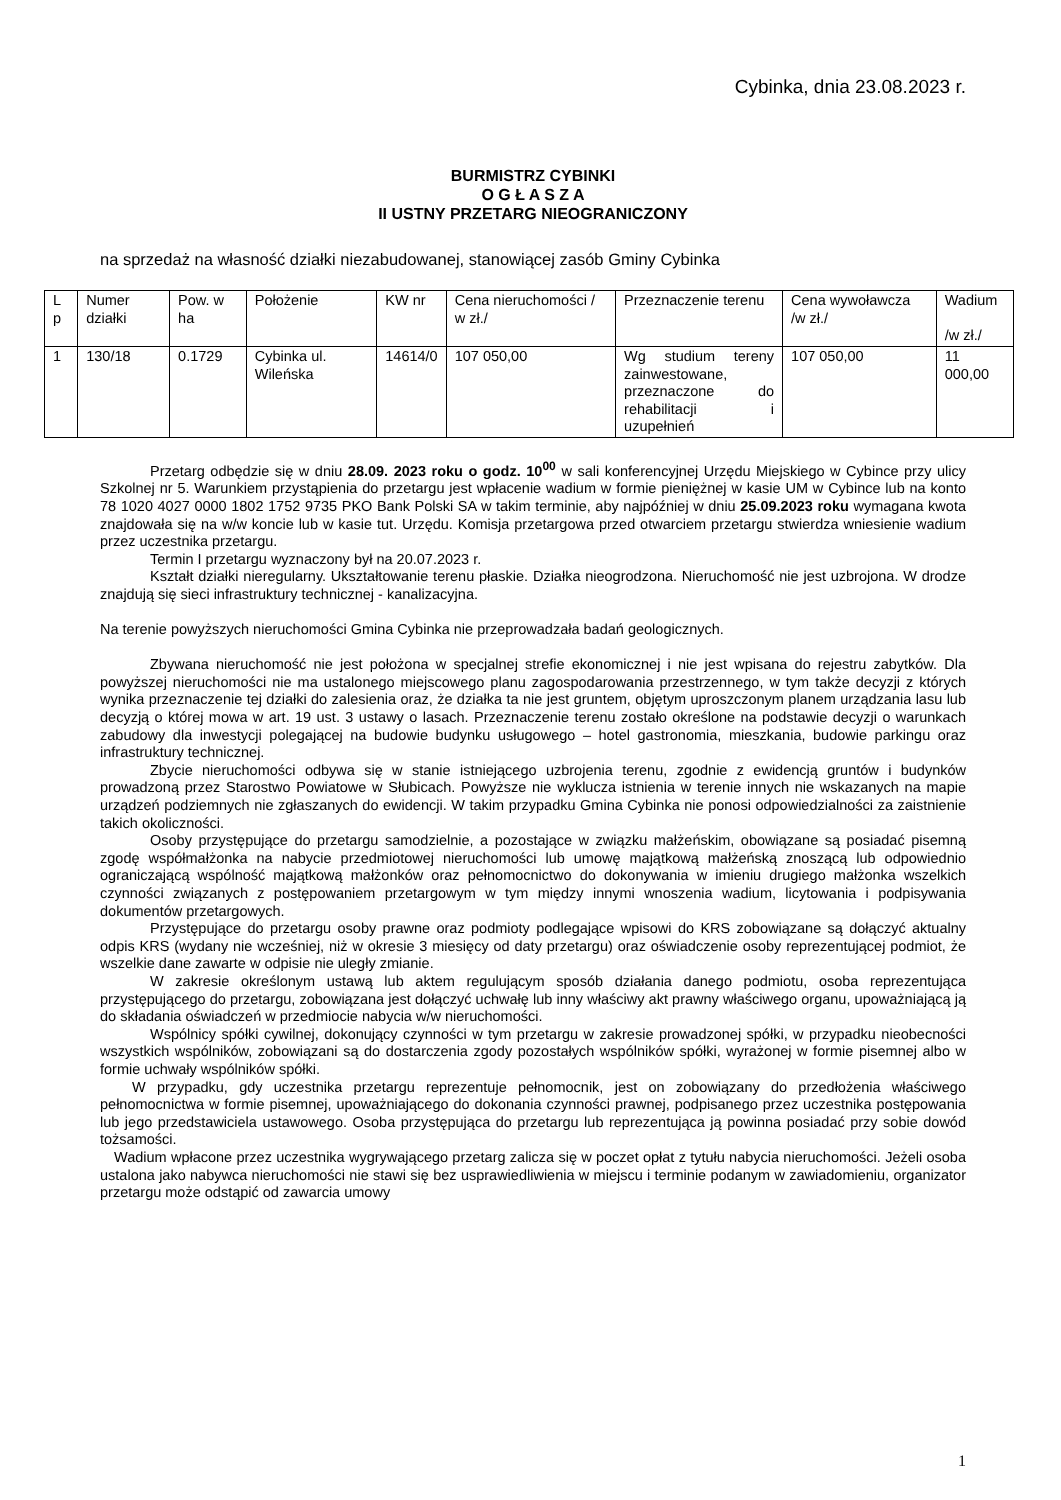Cybinka, dnia 23.08.2023 r.
BURMISTRZ CYBINKI
O G Ł A S Z A
II USTNY PRZETARG NIEOGRANICZONY
na sprzedaż na własność działki niezabudowanej, stanowiącej zasób Gminy Cybinka
| L p | Numer działki | Pow. w ha | Położenie | KW nr | Cena nieruchomości / w zł./ | Przeznaczenie terenu | Cena wywoławcza /w zł./ | Wadium /w zł./ |
| 1 | 130/18 | 0.1729 | Cybinka ul. Wileńska | 14614/0 | 107 050,00 | Wg studium tereny zainwestowane, przeznaczone do rehabilitacji i uzupełnień | 107 050,00 | 11 000,00 |
Przetarg odbędzie się w dniu 28.09. 2023 roku o godz. 10<sup>00</sup> w sali konferencyjnej Urzędu Miejskiego w Cybince przy ulicy Szkolnej nr 5. Warunkiem przystąpienia do przetargu jest wpłacenie wadium w formie pieniężnej w kasie UM w Cybince lub na konto 78 1020 4027 0000 1802 1752 9735 PKO Bank Polski SA w takim terminie, aby najpóźniej w dniu 25.09.2023 roku wymagana kwota znajdowała się na w/w koncie lub w kasie tut. Urzędu. Komisja przetargowa przed otwarciem przetargu stwierdza wniesienie wadium przez uczestnika przetargu.
Termin I przetargu wyznaczony był na 20.07.2023 r.
Kształt działki nieregularny. Ukształtowanie terenu płaskie. Działka nieogrodzona. Nieruchomość nie jest uzbrojona. W drodze znajdują się sieci infrastruktury technicznej - kanalizacyjna.
Na terenie powyższych nieruchomości Gmina Cybinka nie przeprowadzała badań geologicznych.
Zbywana nieruchomość nie jest położona w specjalnej strefie ekonomicznej i nie jest wpisana do rejestru zabytków. Dla powyższej nieruchomości nie ma ustalonego miejscowego planu zagospodarowania przestrzennego, w tym także decyzji z których wynika przeznaczenie tej działki do zalesienia oraz, że działka ta nie jest gruntem, objętym uproszczonym planem urządzania lasu lub decyzją o której mowa w art. 19 ust. 3 ustawy o lasach. Przeznaczenie terenu zostało określone na podstawie decyzji o warunkach zabudowy dla inwestycji polegającej na budowie budynku usługowego – hotel gastronomia, mieszkania, budowie parkingu oraz infrastruktury technicznej.
Zbycie nieruchomości odbywa się w stanie istniejącego uzbrojenia terenu, zgodnie z ewidencją gruntów i budynków prowadzoną przez Starostwo Powiatowe w Słubicach. Powyższe nie wyklucza istnienia w terenie innych nie wskazanych na mapie urządzeń podziemnych nie zgłaszanych do ewidencji. W takim przypadku Gmina Cybinka nie ponosi odpowiedzialności za zaistnienie takich okoliczności.
Osoby przystępujące do przetargu samodzielnie, a pozostające w związku małżeńskim, obowiązane są posiadać pisemną zgodę współmałżonka na nabycie przedmiotowej nieruchomości lub umowę majątkową małżeńską znoszącą lub odpowiednio ograniczającą wspólność majątkową małżonków oraz pełnomocnictwo do dokonywania w imieniu drugiego małżonka wszelkich czynności związanych z postępowaniem przetargowym w tym między innymi wnoszenia wadium, licytowania i podpisywania dokumentów przetargowych.
Przystępujące do przetargu osoby prawne oraz podmioty podlegające wpisowi do KRS zobowiązane są dołączyć aktualny odpis KRS (wydany nie wcześniej, niż w okresie 3 miesięcy od daty przetargu) oraz oświadczenie osoby reprezentującej podmiot, że wszelkie dane zawarte w odpisie nie uległy zmianie.
W zakresie określonym ustawą lub aktem regulującym sposób działania danego podmiotu, osoba reprezentująca przystępującego do przetargu, zobowiązana jest dołączyć uchwałę lub inny właściwy akt prawny właściwego organu, upoważniającą ją do składania oświadczeń w przedmiocie nabycia w/w nieruchomości.
Wspólnicy spółki cywilnej, dokonujący czynności w tym przetargu w zakresie prowadzonej spółki, w przypadku nieobecności wszystkich wspólników, zobowiązani są do dostarczenia zgody pozostałych wspólników spółki, wyrażonej w formie pisemnej albo w formie uchwały wspólników spółki.
W przypadku, gdy uczestnika przetargu reprezentuje pełnomocnik, jest on zobowiązany do przedłożenia właściwego pełnomocnictwa w formie pisemnej, upoważniającego do dokonania czynności prawnej, podpisanego przez uczestnika postępowania lub jego przedstawiciela ustawowego. Osoba przystępująca do przetargu lub reprezentująca ją powinna posiadać przy sobie dowód tożsamości.
Wadium wpłacone przez uczestnika wygrywającego przetarg zalicza się w poczet opłat z tytułu nabycia nieruchomości. Jeżeli osoba ustalona jako nabywca nieruchomości nie stawi się bez usprawiedliwienia w miejscu i terminie podanym w zawiadomieniu, organizator przetargu może odstąpić od zawarcia umowy
1